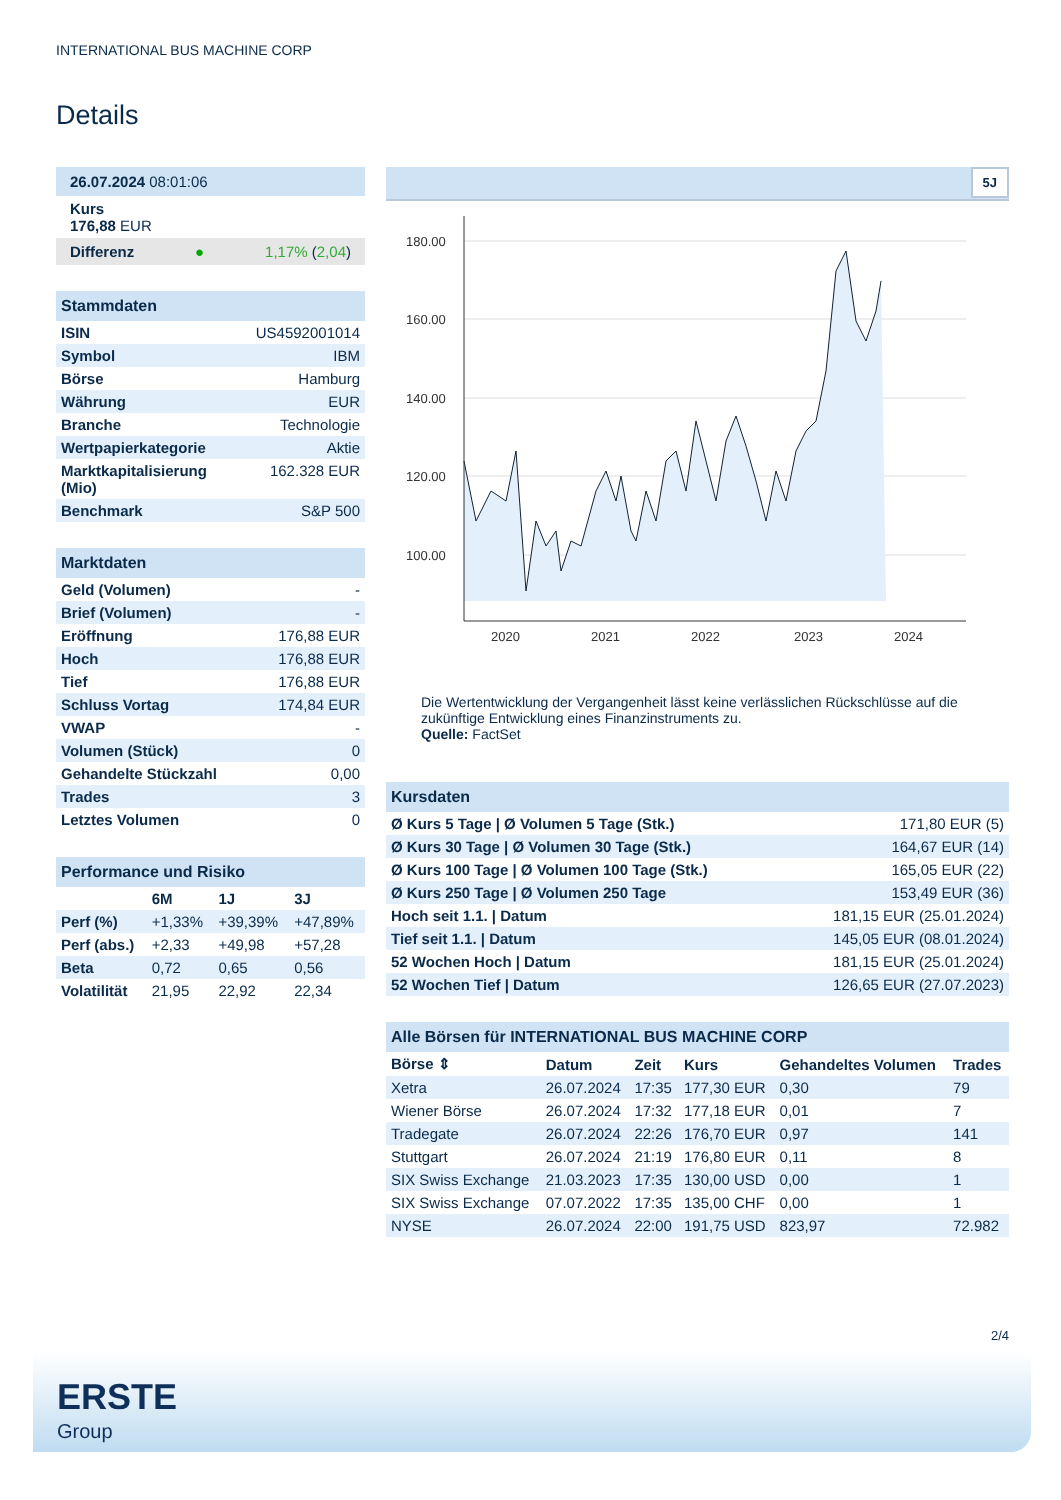INTERNATIONAL BUS MACHINE CORP
Details
26.07.2024 08:01:06
Kurs
176,88 EUR
Differenz ● 1,17% (2,04)
Stammdaten
| ISIN | US4592001014 |
| Symbol | IBM |
| Börse | Hamburg |
| Währung | EUR |
| Branche | Technologie |
| Wertpapierkategorie | Aktie |
| Marktkapitalisierung (Mio) | 162.328 EUR |
| Benchmark | S&P 500 |
Marktdaten
| Geld (Volumen) | - |
| Brief (Volumen) | - |
| Eröffnung | 176,88 EUR |
| Hoch | 176,88 EUR |
| Tief | 176,88 EUR |
| Schluss Vortag | 174,84 EUR |
| VWAP | - |
| Volumen (Stück) | 0 |
| Gehandelte Stückzahl | 0,00 |
| Trades | 3 |
| Letztes Volumen | 0 |
Performance und Risiko
| | 6M | 1J | 3J |
| --- | --- | --- | --- |
| Perf (%) | +1,33% | +39,39% | +47,89% |
| Perf (abs.) | +2,33 | +49,98 | +57,28 |
| Beta | 0,72 | 0,65 | 0,56 |
| Volatilität | 21,95 | 22,92 | 22,34 |
5J
180.00
160.00
140.00
120.00
100.00
2020
2021
2022
2023
2024
Die Wertentwicklung der Vergangenheit lässt keine verlässlichen Rückschlüsse auf die zukünftige Entwicklung eines Finanzinstruments zu.
Quelle: FactSet
Kursdaten
| Ø Kurs 5 Tage / Ø Volumen 5 Tage (Stk.) | 171,80 EUR (5) |
| Ø Kurs 30 Tage / Ø Volumen 30 Tage (Stk.) | 164,67 EUR (14) |
| Ø Kurs 100 Tage / Ø Volumen 100 Tage (Stk.) | 165,05 EUR (22) |
| Ø Kurs 250 Tage / Ø Volumen 250 Tage | 153,49 EUR (36) |
| Hoch seit 1.1. / Datum | 181,15 EUR (25.01.2024) |
| Tief seit 1.1. / Datum | 145,05 EUR (08.01.2024) |
| 52 Wochen Hoch / Datum | 181,15 EUR (25.01.2024) |
| 52 Wochen Tief / Datum | 126,65 EUR (27.07.2023) |
Alle Börsen für INTERNATIONAL BUS MACHINE CORP
| Börse ⇕ | Datum | Zeit | Kurs | Gehandeltes Volumen | Trades |
| --- | --- | --- | --- | --- | --- |
| Xetra | 26.07.2024 | 17:35 | 177,30 EUR | 0,30 | 79 |
| Wiener Börse | 26.07.2024 | 17:32 | 177,18 EUR | 0,01 | 7 |
| Tradegate | 26.07.2024 | 22:26 | 176,70 EUR | 0,97 | 141 |
| Stuttgart | 26.07.2024 | 21:19 | 176,80 EUR | 0,11 | 8 |
| SIX Swiss Exchange | 21.03.2023 | 17:35 | 130,00 USD | 0,00 | 1 |
| SIX Swiss Exchange | 07.07.2022 | 17:35 | 135,00 CHF | 0,00 | 1 |
| NYSE | 26.07.2024 | 22:00 | 191,75 USD | 823,97 | 72.982 |
2/4
ERSTE
Group